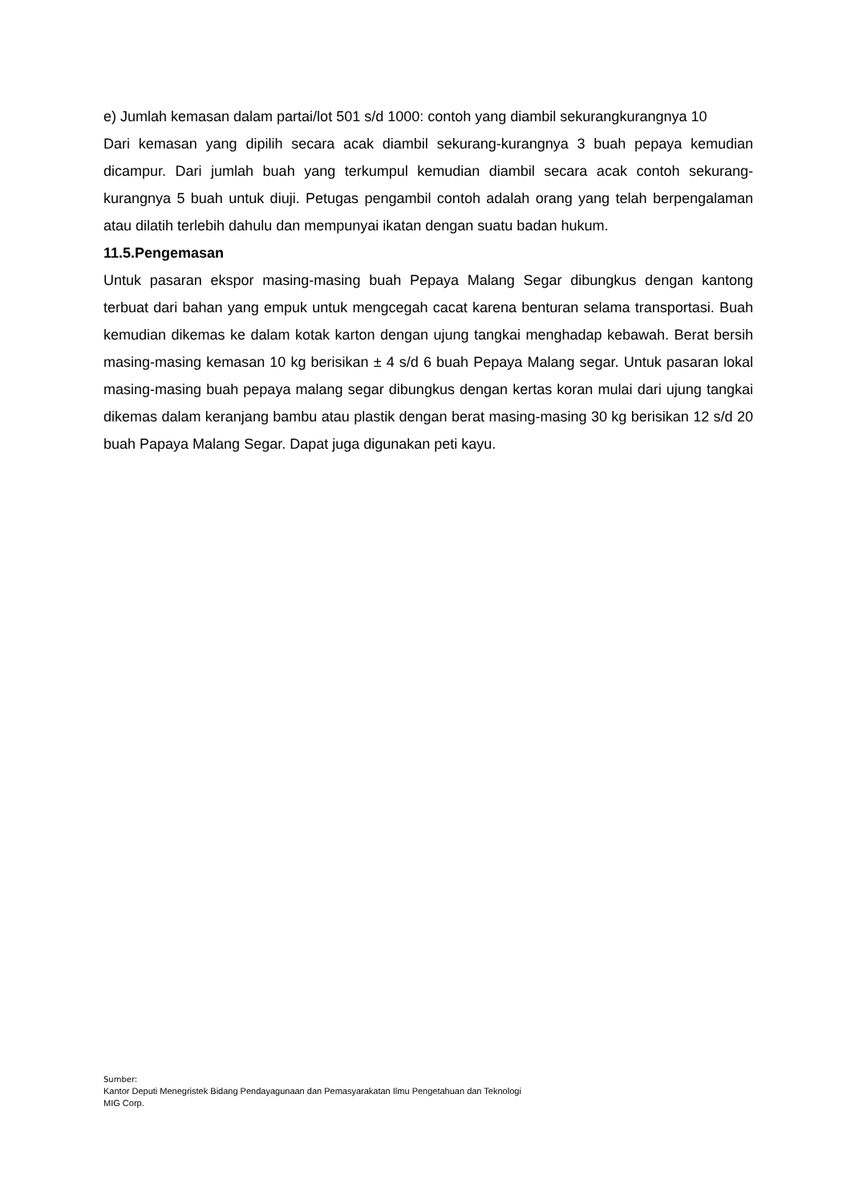e) Jumlah kemasan dalam partai/lot 501 s/d 1000: contoh yang diambil sekurangkurangnya 10
Dari kemasan yang dipilih secara acak diambil sekurang-kurangnya 3 buah pepaya kemudian dicampur. Dari jumlah buah yang terkumpul kemudian diambil secara acak contoh sekurang-kurangnya 5 buah untuk diuji. Petugas pengambil contoh adalah orang yang telah berpengalaman atau dilatih terlebih dahulu dan mempunyai ikatan dengan suatu badan hukum.
11.5.Pengemasan
Untuk pasaran ekspor masing-masing buah Pepaya Malang Segar dibungkus dengan kantong terbuat dari bahan yang empuk untuk mengcegah cacat karena benturan selama transportasi. Buah kemudian dikemas ke dalam kotak karton dengan ujung tangkai menghadap kebawah. Berat bersih masing-masing kemasan 10 kg berisikan ± 4 s/d 6 buah Pepaya Malang segar. Untuk pasaran lokal masing-masing buah pepaya malang segar dibungkus dengan kertas koran mulai dari ujung tangkai dikemas dalam keranjang bambu atau plastik dengan berat masing-masing 30 kg berisikan 12 s/d 20 buah Papaya Malang Segar. Dapat juga digunakan peti kayu.
Sumber:
Kantor Deputi Menegristek Bidang Pendayagunaan dan Pemasyarakatan Ilmu Pengetahuan dan Teknologi
MIG Corp.